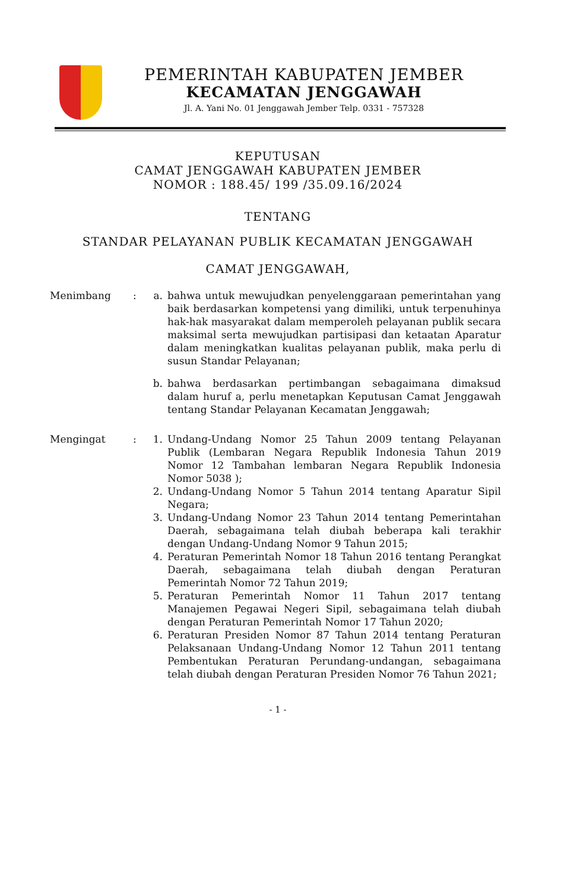PEMERINTAH KABUPATEN JEMBER
KECAMATAN JENGGAWAH
Jl. A. Yani No. 01 Jenggawah Jember Telp. 0331 - 757328
KEPUTUSAN
CAMAT JENGGAWAH KABUPATEN JEMBER
NOMOR : 188.45/ 199 /35.09.16/2024
TENTANG
STANDAR PELAYANAN PUBLIK KECAMATAN JENGGAWAH
CAMAT JENGGAWAH,
| Menimbang | : | a. | bahwa untuk mewujudkan penyelenggaraan pemerintahan yang baik berdasarkan kompetensi yang dimiliki, untuk terpenuhinya hak-hak masyarakat dalam memperoleh pelayanan publik secara maksimal serta mewujudkan partisipasi dan ketaatan Aparatur dalam meningkatkan kualitas pelayanan publik, maka perlu di susun Standar Pelayanan; |
| | | b. | bahwa berdasarkan pertimbangan sebagaimana dimaksud dalam huruf a, perlu menetapkan Keputusan Camat Jenggawah tentang Standar Pelayanan Kecamatan Jenggawah; |
| Mengingat | : | 1. | Undang-Undang Nomor 25 Tahun 2009 tentang Pelayanan Publik (Lembaran Negara Republik Indonesia Tahun 2019 Nomor 12 Tambahan lembaran Negara Republik Indonesia Nomor 5038 ); |
| | | 2. | Undang-Undang Nomor 5 Tahun 2014 tentang Aparatur Sipil Negara; |
| | | 3. | Undang-Undang Nomor 23 Tahun 2014 tentang Pemerintahan Daerah, sebagaimana telah diubah beberapa kali terakhir dengan Undang-Undang Nomor 9 Tahun 2015; |
| | | 4. | Peraturan Pemerintah Nomor 18 Tahun 2016 tentang Perangkat Daerah, sebagaimana telah diubah dengan Peraturan Pemerintah Nomor 72 Tahun 2019; |
| | | 5. | Peraturan Pemerintah Nomor 11 Tahun 2017 tentang Manajemen Pegawai Negeri Sipil, sebagaimana telah diubah dengan Peraturan Pemerintah Nomor 17 Tahun 2020; |
| | | 6. | Peraturan Presiden Nomor 87 Tahun 2014 tentang Peraturan Pelaksanaan Undang-Undang Nomor 12 Tahun 2011 tentang Pembentukan Peraturan Perundang-undangan, sebagaimana telah diubah dengan Peraturan Presiden Nomor 76 Tahun 2021; |
- 1 -